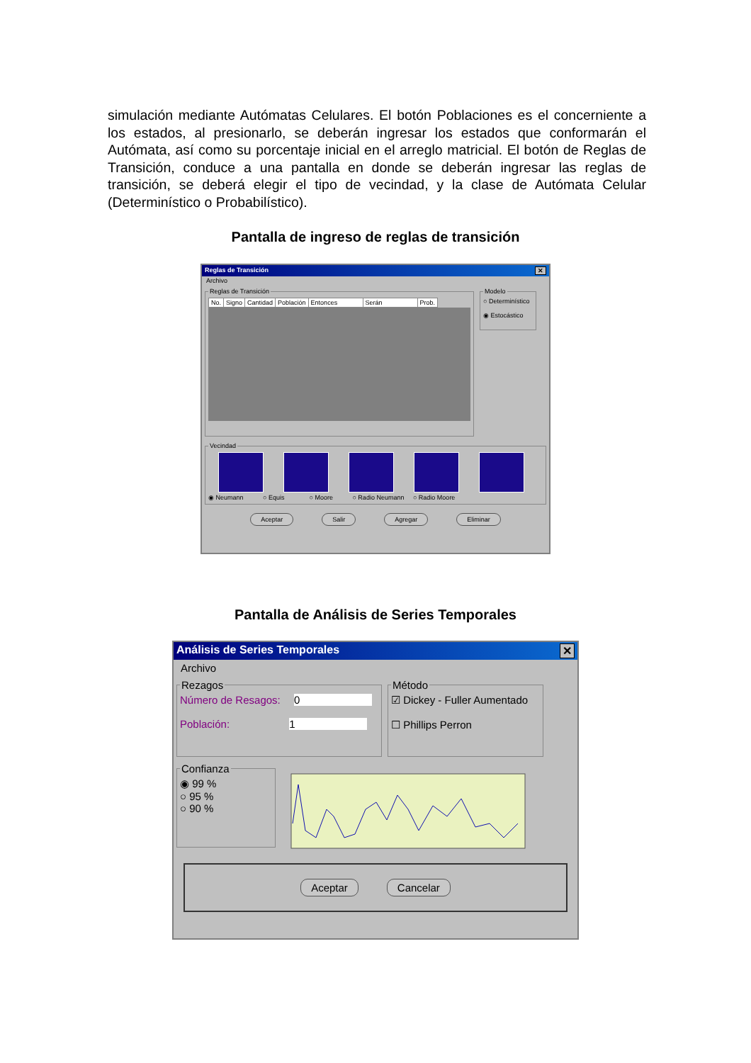simulación mediante Autómatas Celulares. El botón Poblaciones es el concerniente a los estados, al presionarlo, se deberán ingresar los estados que conformarán el Autómata, así como su porcentaje inicial en el arreglo matricial. El botón de Reglas de Transición, conduce a una pantalla en donde se deberán ingresar las reglas de transición, se deberá elegir el tipo de vecindad, y la clase de Autómata Celular (Determinístico o Probabilístico).
Pantalla de ingreso de reglas de transición
Reglas de Transición ✕
Archivo
Reglas de Transición
| No. | Signo | Cantidad | Población | Entonces | Serán | Prob. |
Modelo○ Determinístico
◉ Estocástico
Vecindad
◉ Neumann ○ Equis ○ Moore ○ Radio Neumann ○ Radio Moore
Aceptar Salir Agregar Eliminar
Pantalla de Análisis de Series Temporales
Análisis de Series Temporales ✕
Archivo
Rezagos
Número de Resagos: 0
Población: 1
Método☑ Dickey - Fuller Aumentado
☐ Phillips Perron
Confianza◉ 99 %
○ 95 %
○ 90 %
Aceptar Cancelar